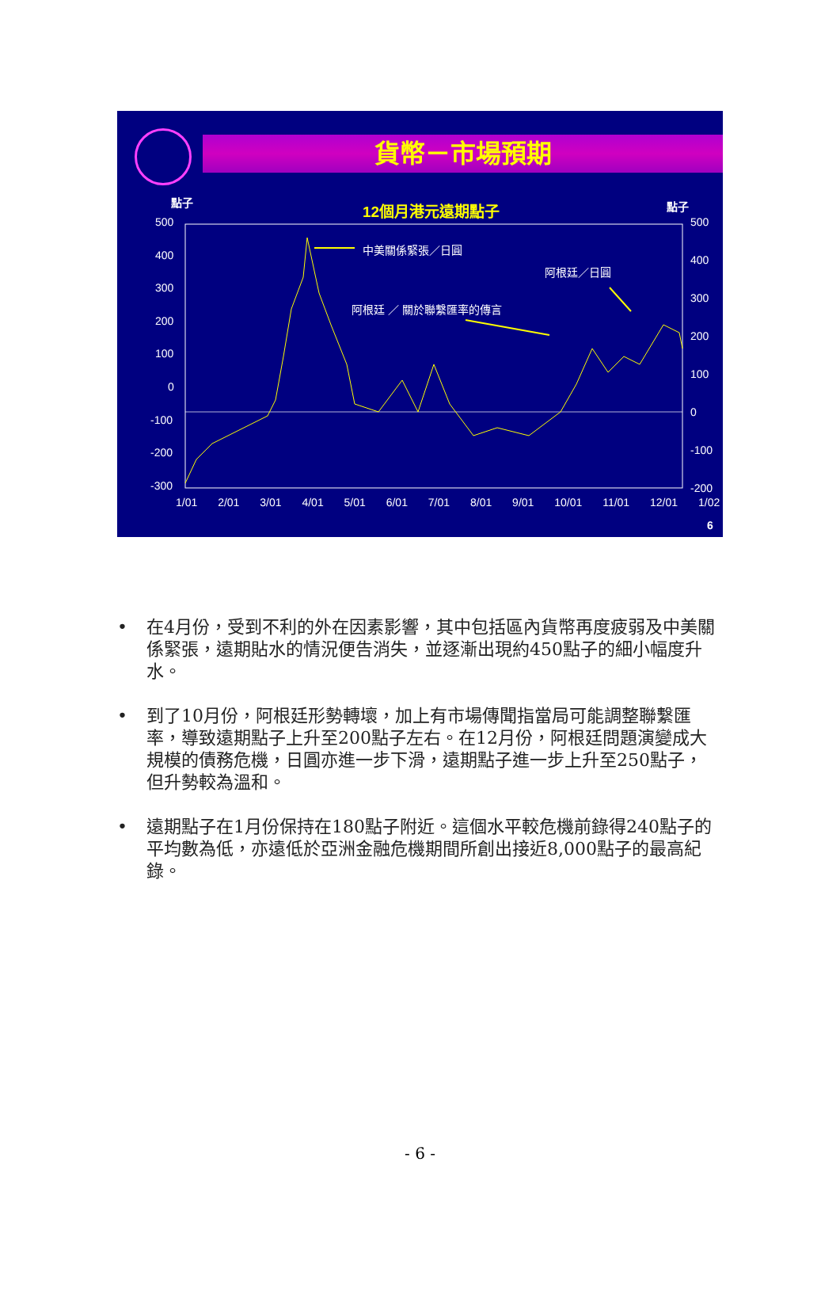貨幣－市場預期
點子 12個月港元遠期點子 點子
500
400
300
200
100
0
-100
-200
-300
500
400
300
200
100
0
-100
-200
中美關係緊張／日圓
阿根廷／日圓
阿根廷 ／ 關於聯繫匯率的傳言
1/01 2/01 3/01 4/01 5/01 6/01 7/01 8/01 9/01 10/01 11/01 12/01 1/02
6
• 在4月份，受到不利的外在因素影響，其中包括區內貨幣再度疲弱及中美關係緊張，遠期貼水的情況便告消失，並逐漸出現約450點子的細小幅度升水。
• 到了10月份，阿根廷形勢轉壞，加上有市場傳聞指當局可能調整聯繫匯率，導致遠期點子上升至200點子左右。在12月份，阿根廷問題演變成大規模的債務危機，日圓亦進一步下滑，遠期點子進一步上升至250點子，但升勢較為溫和。
• 遠期點子在1月份保持在180點子附近。這個水平較危機前錄得240點子的平均數為低，亦遠低於亞洲金融危機期間所創出接近8,000點子的最高紀錄。
- 6 -